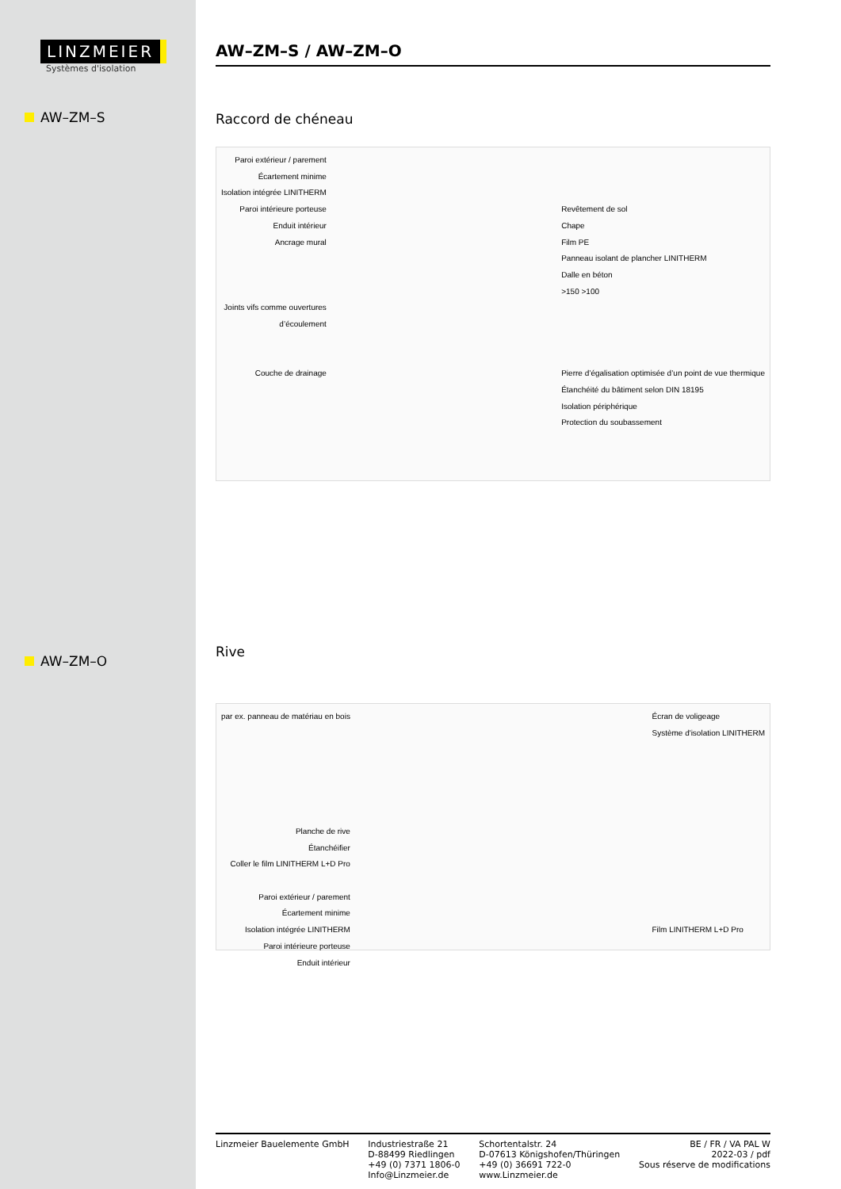LINZMEIER
Systèmes d'isolation
AW–ZM–S
AW–ZM–O
AW–ZM–S / AW–ZM–O
Raccord de chéneau
Paroi extérieur / parement
Écartement minime
Isolation intégrée LINITHERM
Paroi intérieure porteuse
Enduit intérieur
Ancrage mural
Joints vifs comme ouvertures
d’écoulement
Couche de drainage
Revêtement de sol
Chape
Film PE
Panneau isolant de plancher LINITHERM
Dalle en béton
>150 >100
Pierre d’égalisation optimisée d’un point de vue thermique
Étanchéité du bâtiment selon DIN 18195
Isolation périphérique
Protection du soubassement
Rive
par ex. panneau de matériau en bois
Planche de rive
Étanchéifier
Coller le film LINITHERM L+D Pro
Paroi extérieur / parement
Écartement minime
Isolation intégrée LINITHERM
Paroi intérieure porteuse
Enduit intérieur
Écran de voligeage
Système d'isolation LINITHERM
Film LINITHERM L+D Pro
Linzmeier Bauelemente GmbH Industriestraße 21
D-88499 Riedlingen
+49 (0) 7371 1806-0
Info@Linzmeier.de
Schortentalstr. 24
D-07613 Königshofen/Thüringen
+49 (0) 36691 722-0
www.Linzmeier.de
BE / FR / VA PAL W
2022-03 / pdf
Sous réserve de modifications